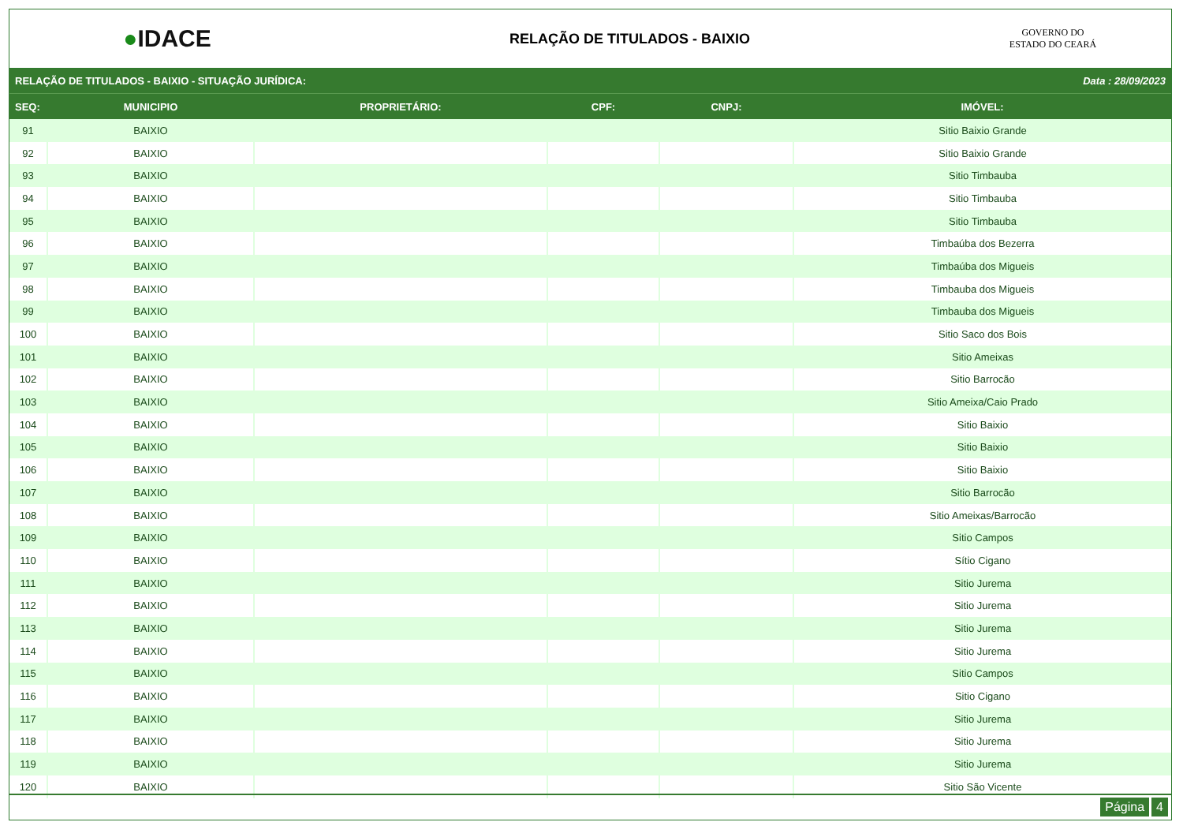●IDACE
RELAÇÃO DE TITULADOS - BAIXIO
GOVERNO DO
ESTADO DO CEARÁ
RELAÇÃO DE TITULADOS - BAIXIO - SITUAÇÃO JURÍDICA: Data : 28/09/2023
| SEQ: | MUNICIPIO | PROPRIETÁRIO: | CPF: | CNPJ: | IMÓVEL: |
| --- | --- | --- | --- | --- | --- |
| 91 | BAIXIO | | | | Sitio Baixio Grande |
| 92 | BAIXIO | | | | Sitio Baixio Grande |
| 93 | BAIXIO | | | | Sitio Timbauba |
| 94 | BAIXIO | | | | Sitio Timbauba |
| 95 | BAIXIO | | | | Sitio Timbauba |
| 96 | BAIXIO | | | | Timbaúba dos Bezerra |
| 97 | BAIXIO | | | | Timbaúba dos Migueis |
| 98 | BAIXIO | | | | Timbauba dos Migueis |
| 99 | BAIXIO | | | | Timbauba dos Migueis |
| 100 | BAIXIO | | | | Sitio Saco dos Bois |
| 101 | BAIXIO | | | | Sitio Ameixas |
| 102 | BAIXIO | | | | Sitio Barrocão |
| 103 | BAIXIO | | | | Sitio Ameixa/Caio Prado |
| 104 | BAIXIO | | | | Sitio Baixio |
| 105 | BAIXIO | | | | Sitio Baixio |
| 106 | BAIXIO | | | | Sitio Baixio |
| 107 | BAIXIO | | | | Sitio Barrocão |
| 108 | BAIXIO | | | | Sitio Ameixas/Barrocão |
| 109 | BAIXIO | | | | Sitio Campos |
| 110 | BAIXIO | | | | Sítio Cigano |
| 111 | BAIXIO | | | | Sitio Jurema |
| 112 | BAIXIO | | | | Sitio Jurema |
| 113 | BAIXIO | | | | Sitio Jurema |
| 114 | BAIXIO | | | | Sitio Jurema |
| 115 | BAIXIO | | | | Sitio Campos |
| 116 | BAIXIO | | | | Sitio Cigano |
| 117 | BAIXIO | | | | Sitio Jurema |
| 118 | BAIXIO | | | | Sitio Jurema |
| 119 | BAIXIO | | | | Sitio Jurema |
| 120 | BAIXIO | | | | Sitio São Vicente |
Página 4